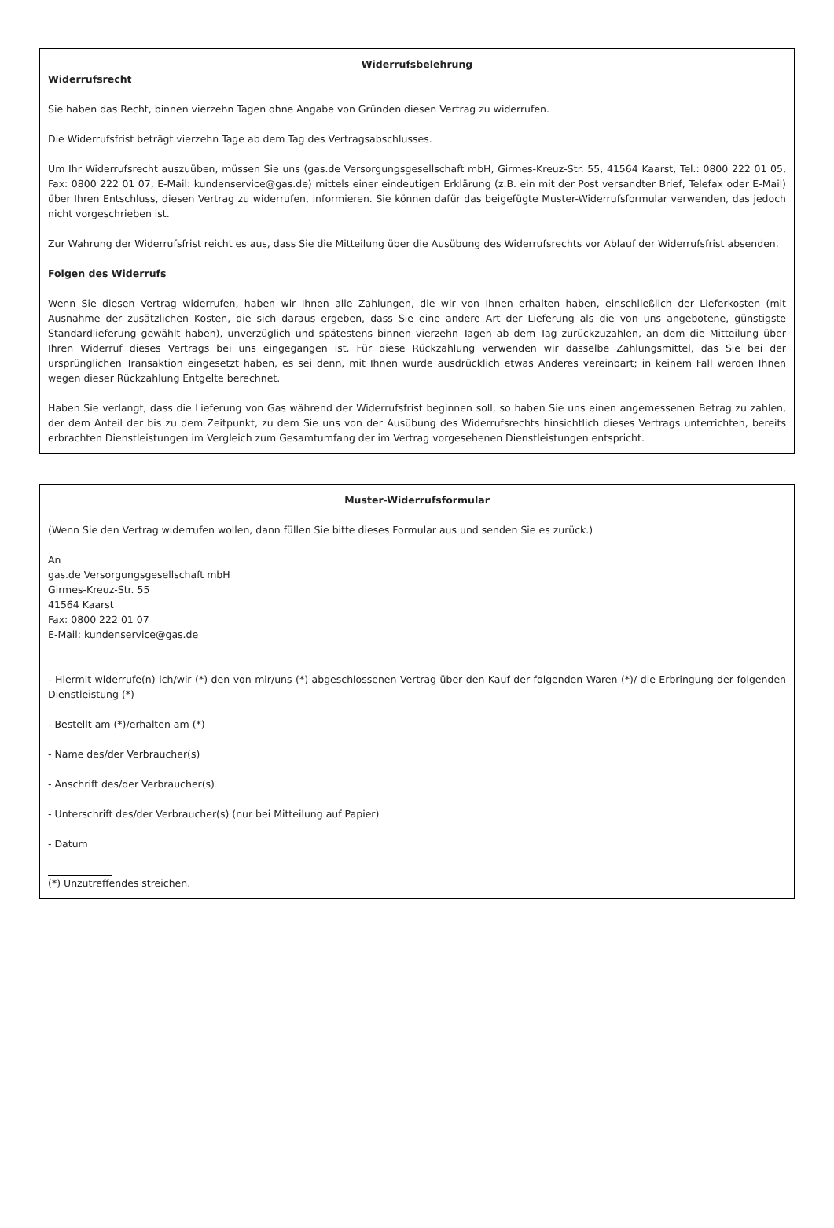Widerrufsbelehrung
Widerrufsrecht
Sie haben das Recht, binnen vierzehn Tagen ohne Angabe von Gründen diesen Vertrag zu widerrufen.
Die Widerrufsfrist beträgt vierzehn Tage ab dem Tag des Vertragsabschlusses.
Um Ihr Widerrufsrecht auszuüben, müssen Sie uns (gas.de Versorgungsgesellschaft mbH, Girmes-Kreuz-Str. 55, 41564 Kaarst, Tel.: 0800 222 01 05, Fax: 0800 222 01 07, E-Mail: kundenservice@gas.de) mittels einer eindeutigen Erklärung (z.B. ein mit der Post versandter Brief, Telefax oder E-Mail) über Ihren Entschluss, diesen Vertrag zu widerrufen, informieren. Sie können dafür das beigefügte Muster-Widerrufsformular verwenden, das jedoch nicht vorgeschrieben ist.
Zur Wahrung der Widerrufsfrist reicht es aus, dass Sie die Mitteilung über die Ausübung des Widerrufsrechts vor Ablauf der Widerrufsfrist absenden.
Folgen des Widerrufs
Wenn Sie diesen Vertrag widerrufen, haben wir Ihnen alle Zahlungen, die wir von Ihnen erhalten haben, einschließlich der Lieferkosten (mit Ausnahme der zusätzlichen Kosten, die sich daraus ergeben, dass Sie eine andere Art der Lieferung als die von uns angebotene, günstigste Standardlieferung gewählt haben), unverzüglich und spätestens binnen vierzehn Tagen ab dem Tag zurückzuzahlen, an dem die Mitteilung über Ihren Widerruf dieses Vertrags bei uns eingegangen ist. Für diese Rückzahlung verwenden wir dasselbe Zahlungsmittel, das Sie bei der ursprünglichen Transaktion eingesetzt haben, es sei denn, mit Ihnen wurde ausdrücklich etwas Anderes vereinbart; in keinem Fall werden Ihnen wegen dieser Rückzahlung Entgelte berechnet.
Haben Sie verlangt, dass die Lieferung von Gas während der Widerrufsfrist beginnen soll, so haben Sie uns einen angemessenen Betrag zu zahlen, der dem Anteil der bis zu dem Zeitpunkt, zu dem Sie uns von der Ausübung des Widerrufsrechts hinsichtlich dieses Vertrags unterrichten, bereits erbrachten Dienstleistungen im Vergleich zum Gesamtumfang der im Vertrag vorgesehenen Dienstleistungen entspricht.
Muster-Widerrufsformular
(Wenn Sie den Vertrag widerrufen wollen, dann füllen Sie bitte dieses Formular aus und senden Sie es zurück.)
An
gas.de Versorgungsgesellschaft mbH
Girmes-Kreuz-Str. 55
41564 Kaarst
Fax: 0800 222 01 07
E-Mail: kundenservice@gas.de
- Hiermit widerrufe(n) ich/wir (*) den von mir/uns (*) abgeschlossenen Vertrag über den Kauf der folgenden Waren (*)/ die Erbringung der folgenden Dienstleistung (*)
- Bestellt am (*)/erhalten am (*)
- Name des/der Verbraucher(s)
- Anschrift des/der Verbraucher(s)
- Unterschrift des/der Verbraucher(s) (nur bei Mitteilung auf Papier)
- Datum
(*) Unzutreffendes streichen.